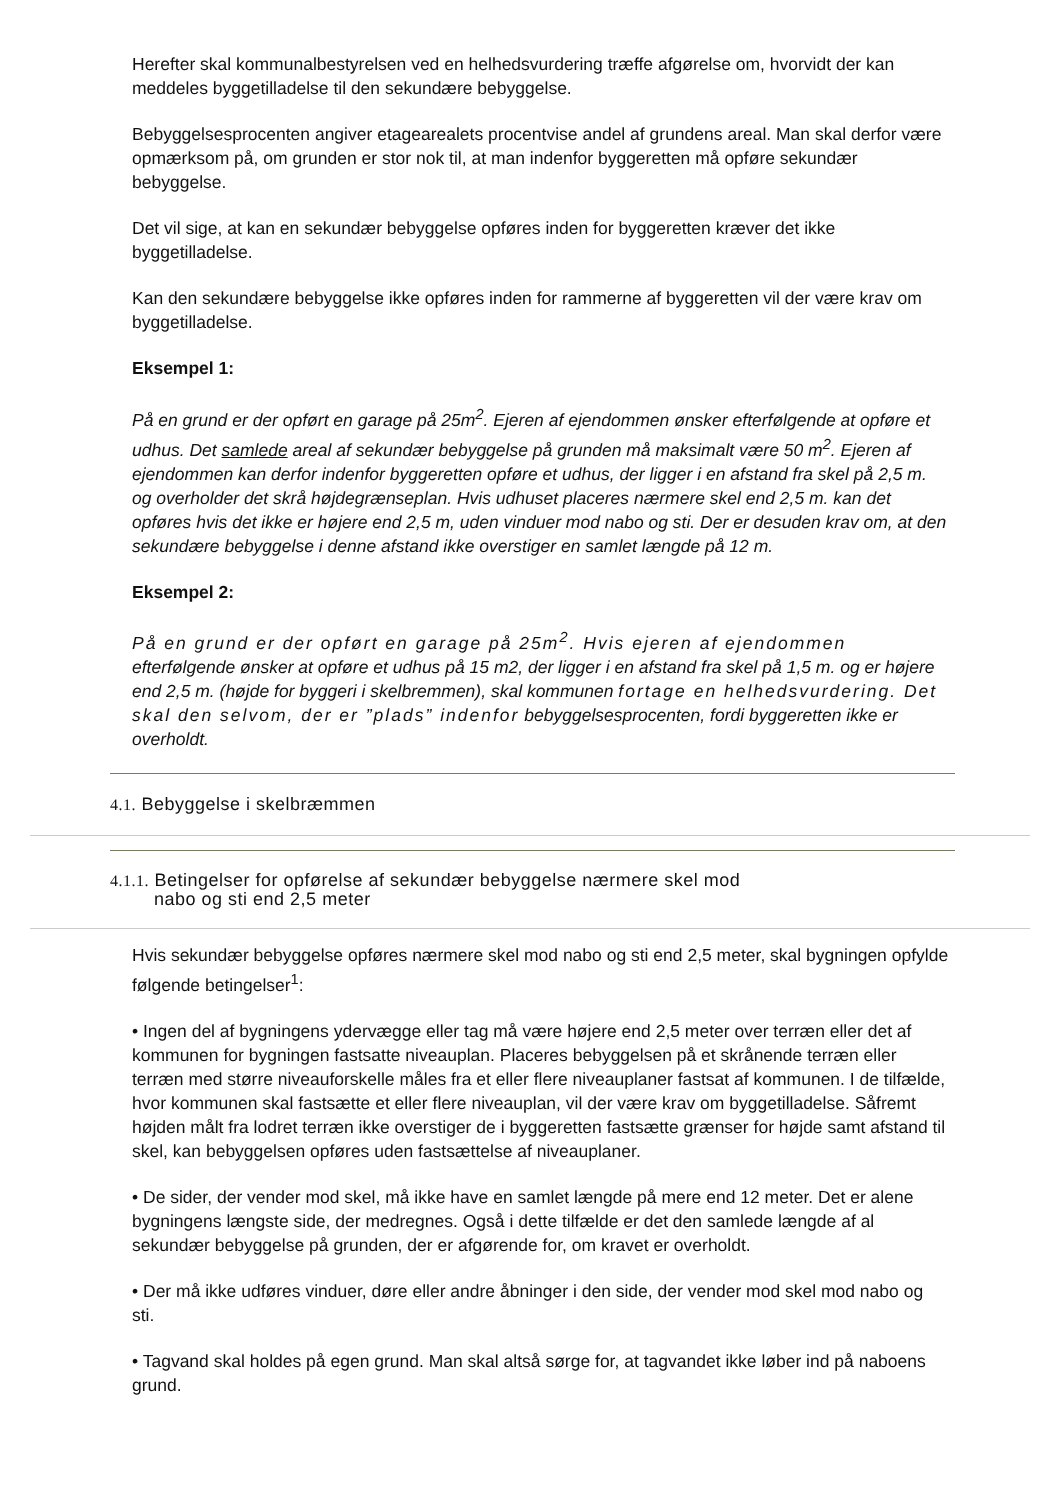Herefter skal kommunalbestyrelsen ved en helhedsvurdering træffe afgørelse om, hvorvidt der kan meddeles byggetilladelse til den sekundære bebyggelse.
Bebyggelsesprocenten angiver etagearealets procentvise andel af grundens areal. Man skal derfor være opmærksom på, om grunden er stor nok til, at man indenfor byggeretten må opføre sekundær bebyggelse.
Det vil sige, at kan en sekundær bebyggelse opføres inden for byggeretten kræver det ikke byggetilladelse.
Kan den sekundære bebyggelse ikke opføres inden for rammerne af byggeretten vil der være krav om byggetilladelse.
Eksempel 1:
På en grund er der opført en garage på 25m<sup>2</sup>. Ejeren af ejendommen ønsker efterfølgende at opføre et udhus. Det samlede areal af sekundær bebyggelse på grunden må maksimalt være 50 m<sup>2</sup>. Ejeren af ejendommen kan derfor indenfor byggeretten opføre et udhus, der ligger i en afstand fra skel på 2,5 m. og overholder det skrå højdegrænseplan. Hvis udhuset placeres nærmere skel end 2,5 m. kan det opføres hvis det ikke er højere end 2,5 m, uden vinduer mod nabo og sti. Der er desuden krav om, at den sekundære bebyggelse i denne afstand ikke overstiger en samlet længde på 12 m.
Eksempel 2:
På en grund er der opført en garage på 25m<sup>2</sup>. Hvis ejeren af ejendommen efterfølgende ønsker at opføre et udhus på 15 m2, der ligger i en afstand fra skel på 1,5 m. og er højere end 2,5 m. (højde for byggeri i skelbremmen), skal kommunen fortage en helhedsvurdering. Det skal den selvom, der er ”plads” indenfor bebyggelsesprocenten, fordi byggeretten ikke er overholdt.
4.1. Bebyggelse i skelbræmmen
4.1.1. Betingelser for opførelse af sekundær bebyggelse nærmere skel mod
nabo og sti end 2,5 meter
Hvis sekundær bebyggelse opføres nærmere skel mod nabo og sti end 2,5 meter, skal bygningen opfylde følgende betingelser<sup>1</sup>:
• Ingen del af bygningens ydervægge eller tag må være højere end 2,5 meter over terræn eller det af kommunen for bygningen fastsatte niveauplan. Placeres bebyggelsen på et skrånende terræn eller terræn med større niveauforskelle måles fra et eller flere niveauplaner fastsat af kommunen. I de tilfælde, hvor kommunen skal fastsætte et eller flere niveauplan, vil der være krav om byggetilladelse. Såfremt højden målt fra lodret terræn ikke overstiger de i byggeretten fastsætte grænser for højde samt afstand til skel, kan bebyggelsen opføres uden fastsættelse af niveauplaner.
• De sider, der vender mod skel, må ikke have en samlet længde på mere end 12 meter. Det er alene bygningens længste side, der medregnes. Også i dette tilfælde er det den samlede længde af al sekundær bebyggelse på grunden, der er afgørende for, om kravet er overholdt.
• Der må ikke udføres vinduer, døre eller andre åbninger i den side, der vender mod skel mod nabo og sti.
• Tagvand skal holdes på egen grund. Man skal altså sørge for, at tagvandet ikke løber ind på naboens grund.